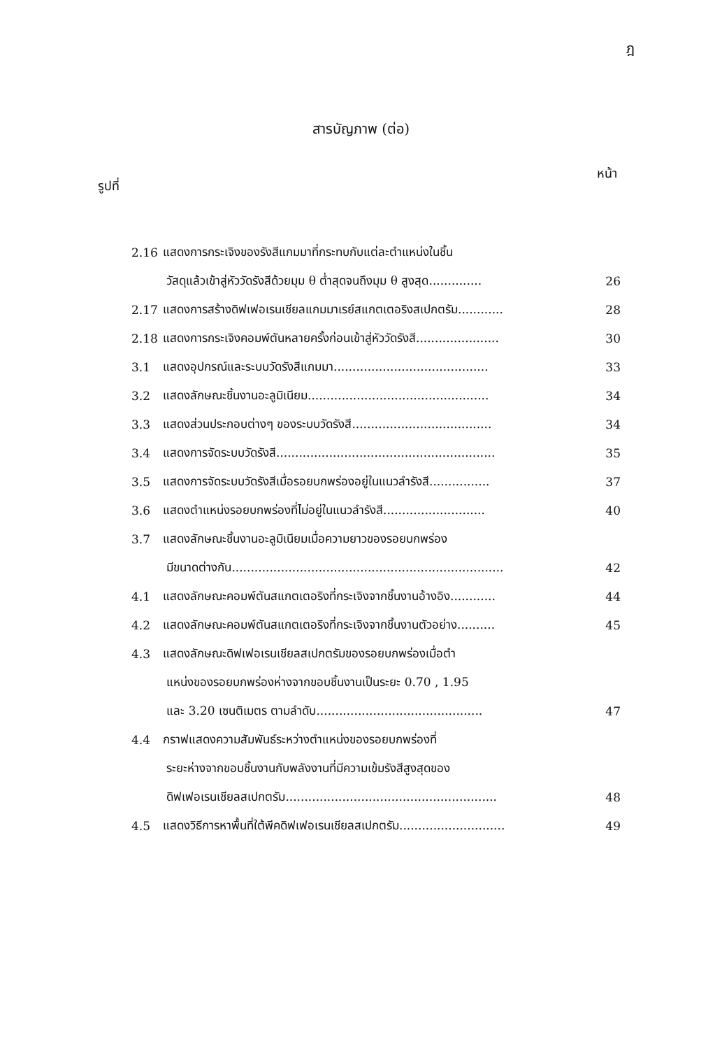ฎ
สารบัญภาพ (ต่อ)
รูปที่ หน้า
| 2.16 | แสดงการกระเจิงของรังสีแกมมาที่กระทบกับแต่ละตำแหน่งในชิ้น | |
| | วัสดุแล้วเข้าสู่หัววัดรังสีด้วยมุม θ ต่ำสุดจนถึงมุม θ สูงสุด.............. | 26 |
| 2.17 | แสดงการสร้างดิฟเฟอเรนเชียลแกมมาเรย์สแกตเตอริงสเปกตรัม............ | 28 |
| 2.18 | แสดงการกระเจิงคอมพ์ตันหลายครั้งก่อนเข้าสู่หัววัดรังสี...................... | 30 |
| 3.1 | แสดงอุปกรณ์และระบบวัดรังสีแกมมา......................................... | 33 |
| 3.2 | แสดงลักษณะชิ้นงานอะลูมิเนียม................................................ | 34 |
| 3.3 | แสดงส่วนประกอบต่างๆ ของระบบวัดรังสี..................................... | 34 |
| 3.4 | แสดงการจัดระบบวัดรังสี.......................................................... | 35 |
| 3.5 | แสดงการจัดระบบวัดรังสีเมื่อรอยบกพร่องอยู่ในแนวลำรังสี................ | 37 |
| 3.6 | แสดงตำแหน่งรอยบกพร่องที่ไม่อยู่ในแนวลำรังสี........................... | 40 |
| 3.7 | แสดงลักษณะชิ้นงานอะลูมิเนียมเมื่อความยาวของรอยบกพร่อง | |
| | มีขนาดต่างกัน........................................................................ | 42 |
| 4.1 | แสดงลักษณะคอมพ์ตันสแกตเตอริงที่กระเจิงจากชิ้นงานอ้างอิง............ | 44 |
| 4.2 | แสดงลักษณะคอมพ์ตันสแกตเตอริงที่กระเจิงจากชิ้นงานตัวอย่าง.......... | 45 |
| 4.3 | แสดงลักษณะดิฟเฟอเรนเชียลสเปกตรัมของรอยบกพร่องเมื่อตำ | |
| | แหน่งของรอยบกพร่องห่างจากขอบชิ้นงานเป็นระยะ 0.70 , 1.95 | |
| | และ 3.20 เซนติเมตร ตามลำดับ............................................ | 47 |
| 4.4 | กราฟแสดงความสัมพันธ์ระหว่างตำแหน่งของรอยบกพร่องที่ | |
| | ระยะห่างจากขอบชิ้นงานกับพลังงานที่มีความเข้มรังสีสูงสุดของ | |
| | ดิฟเฟอเรนเชียลสเปกตรัม........................................................ | 48 |
| 4.5 | แสดงวิธีการหาพื้นที่ใต้พีคดิฟเฟอเรนเชียลสเปกตรัม............................ | 49 |